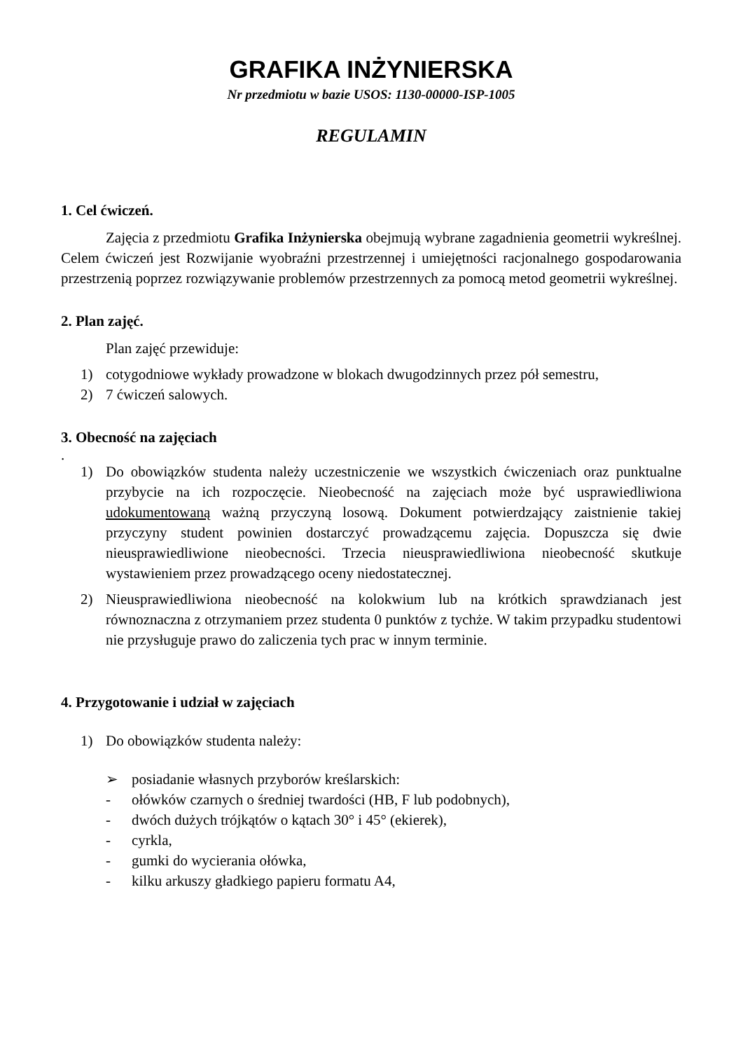GRAFIKA INŻYNIERSKA
Nr przedmiotu w bazie USOS: 1130-00000-ISP-1005
REGULAMIN
1. Cel ćwiczeń.
Zajęcia z przedmiotu Grafika Inżynierska obejmują wybrane zagadnienia geometrii wykreślnej. Celem ćwiczeń jest Rozwijanie wyobraźni przestrzennej i umiejętności racjonalnego gospodarowania przestrzenią poprzez rozwiązywanie problemów przestrzennych za pomocą metod geometrii wykreślnej.
2. Plan zajęć.
Plan zajęć przewiduje:
1) cotygodniowe wykłady prowadzone w blokach dwugodzinnych przez pół semestru,
2) 7 ćwiczeń salowych.
3. Obecność na zajęciach
.
1) Do obowiązków studenta należy uczestniczenie we wszystkich ćwiczeniach oraz punktualne przybycie na ich rozpoczęcie. Nieobecność na zajęciach może być usprawiedliwiona udokumentowaną ważną przyczyną losową. Dokument potwierdzający zaistnienie takiej przyczyny student powinien dostarczyć prowadzącemu zajęcia. Dopuszcza się dwie nieusprawiedliwione nieobecności. Trzecia nieusprawiedliwiona nieobecność skutkuje wystawieniem przez prowadzącego oceny niedostatecznej.
2) Nieusprawiedliwiona nieobecność na kolokwium lub na krótkich sprawdzianach jest równoznaczna z otrzymaniem przez studenta 0 punktów z tychże. W takim przypadku studentowi nie przysługuje prawo do zaliczenia tych prac w innym terminie.
4. Przygotowanie i udział w zajęciach
1) Do obowiązków studenta należy:
➢ posiadanie własnych przyborów kreślarskich:
- ołówków czarnych o średniej twardości (HB, F lub podobnych),
- dwóch dużych trójkątów o kątach 30° i 45° (ekierek),
- cyrkla,
- gumki do wycierania ołówka,
- kilku arkuszy gładkiego papieru formatu A4,